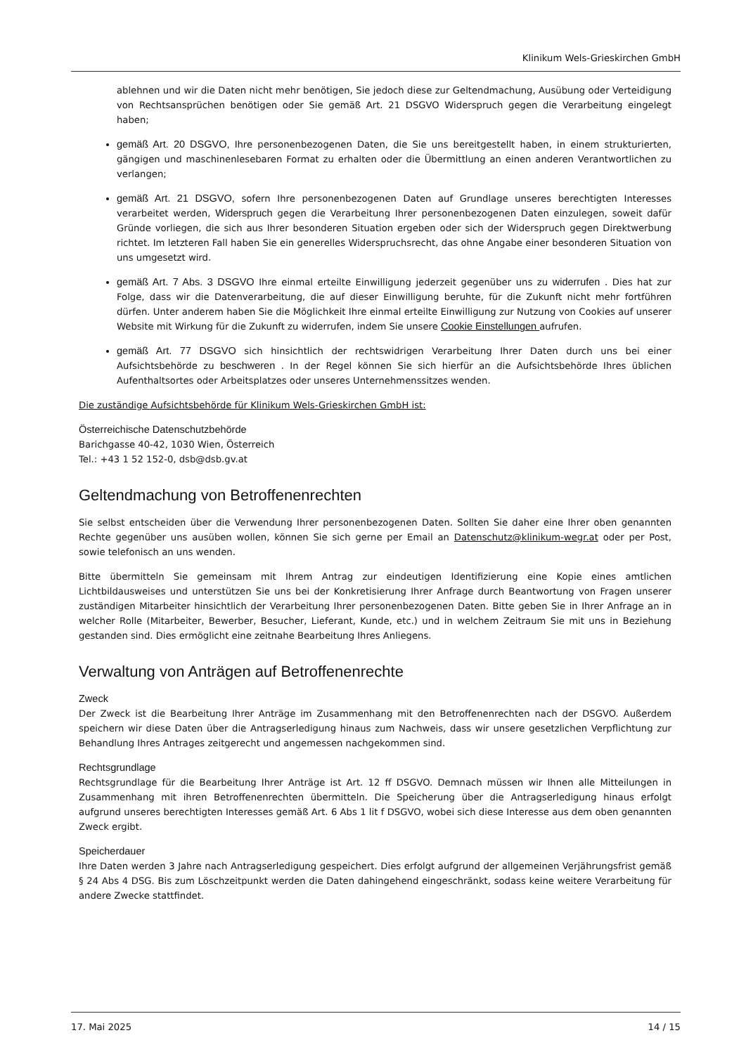Klinikum Wels-Grieskirchen GmbH
ablehnen und wir die Daten nicht mehr benötigen, Sie jedoch diese zur Geltendmachung, Ausübung oder Verteidigung von Rechtsansprüchen benötigen oder Sie gemäß Art. 21 DSGVO Widerspruch gegen die Verarbeitung eingelegt haben;
gemäß Art. 20 DSGVO, Ihre personenbezogenen Daten, die Sie uns bereitgestellt haben, in einem strukturierten, gängigen und maschinenlesebaren Format zu erhalten oder die Übermittlung an einen anderen Verantwortlichen zu verlangen;
gemäß Art. 21 DSGVO, sofern Ihre personenbezogenen Daten auf Grundlage unseres berechtigten Interesses verarbeitet werden, Widerspruch gegen die Verarbeitung Ihrer personenbezogenen Daten einzulegen, soweit dafür Gründe vorliegen, die sich aus Ihrer besonderen Situation ergeben oder sich der Widerspruch gegen Direktwerbung richtet. Im letzteren Fall haben Sie ein generelles Widerspruchsrecht, das ohne Angabe einer besonderen Situation von uns umgesetzt wird.
gemäß Art. 7 Abs. 3 DSGVO Ihre einmal erteilte Einwilligung jederzeit gegenüber uns zu widerrufen . Dies hat zur Folge, dass wir die Datenverarbeitung, die auf dieser Einwilligung beruhte, für die Zukunft nicht mehr fortführen dürfen. Unter anderem haben Sie die Möglichkeit Ihre einmal erteilte Einwilligung zur Nutzung von Cookies auf unserer Website mit Wirkung für die Zukunft zu widerrufen, indem Sie unsere Cookie Einstellungen aufrufen.
gemäß Art. 77 DSGVO sich hinsichtlich der rechtswidrigen Verarbeitung Ihrer Daten durch uns bei einer Aufsichtsbehörde zu beschweren . In der Regel können Sie sich hierfür an die Aufsichtsbehörde Ihres üblichen Aufenthaltsortes oder Arbeitsplatzes oder unseres Unternehmenssitzes wenden.
Die zuständige Aufsichtsbehörde für Klinikum Wels-Grieskirchen GmbH ist:
Österreichische Datenschutzbehörde
Barichgasse 40-42, 1030 Wien, Österreich
Tel.: +43 1 52 152-0, dsb@dsb.gv.at
Geltendmachung von Betroffenenrechten
Sie selbst entscheiden über die Verwendung Ihrer personenbezogenen Daten. Sollten Sie daher eine Ihrer oben genannten Rechte gegenüber uns ausüben wollen, können Sie sich gerne per Email an Datenschutz@klinikum-wegr.at oder per Post, sowie telefonisch an uns wenden.
Bitte übermitteln Sie gemeinsam mit Ihrem Antrag zur eindeutigen Identifizierung eine Kopie eines amtlichen Lichtbildausweises und unterstützen Sie uns bei der Konkretisierung Ihrer Anfrage durch Beantwortung von Fragen unserer zuständigen Mitarbeiter hinsichtlich der Verarbeitung Ihrer personenbezogenen Daten. Bitte geben Sie in Ihrer Anfrage an in welcher Rolle (Mitarbeiter, Bewerber, Besucher, Lieferant, Kunde, etc.) und in welchem Zeitraum Sie mit uns in Beziehung gestanden sind. Dies ermöglicht eine zeitnahe Bearbeitung Ihres Anliegens.
Verwaltung von Anträgen auf Betroffenenrechte
Zweck
Der Zweck ist die Bearbeitung Ihrer Anträge im Zusammenhang mit den Betroffenenrechten nach der DSGVO. Außerdem speichern wir diese Daten über die Antragserledigung hinaus zum Nachweis, dass wir unsere gesetzlichen Verpflichtung zur Behandlung Ihres Antrages zeitgerecht und angemessen nachgekommen sind.
Rechtsgrundlage
Rechtsgrundlage für die Bearbeitung Ihrer Anträge ist Art. 12 ff DSGVO. Demnach müssen wir Ihnen alle Mitteilungen in Zusammenhang mit ihren Betroffenenrechten übermitteln. Die Speicherung über die Antragserledigung hinaus erfolgt aufgrund unseres berechtigten Interesses gemäß Art. 6 Abs 1 lit f DSGVO, wobei sich diese Interesse aus dem oben genannten Zweck ergibt.
Speicherdauer
Ihre Daten werden 3 Jahre nach Antragserledigung gespeichert. Dies erfolgt aufgrund der allgemeinen Verjährungsfrist gemäß § 24 Abs 4 DSG. Bis zum Löschzeitpunkt werden die Daten dahingehend eingeschränkt, sodass keine weitere Verarbeitung für andere Zwecke stattfindet.
17. Mai 2025 14 / 15